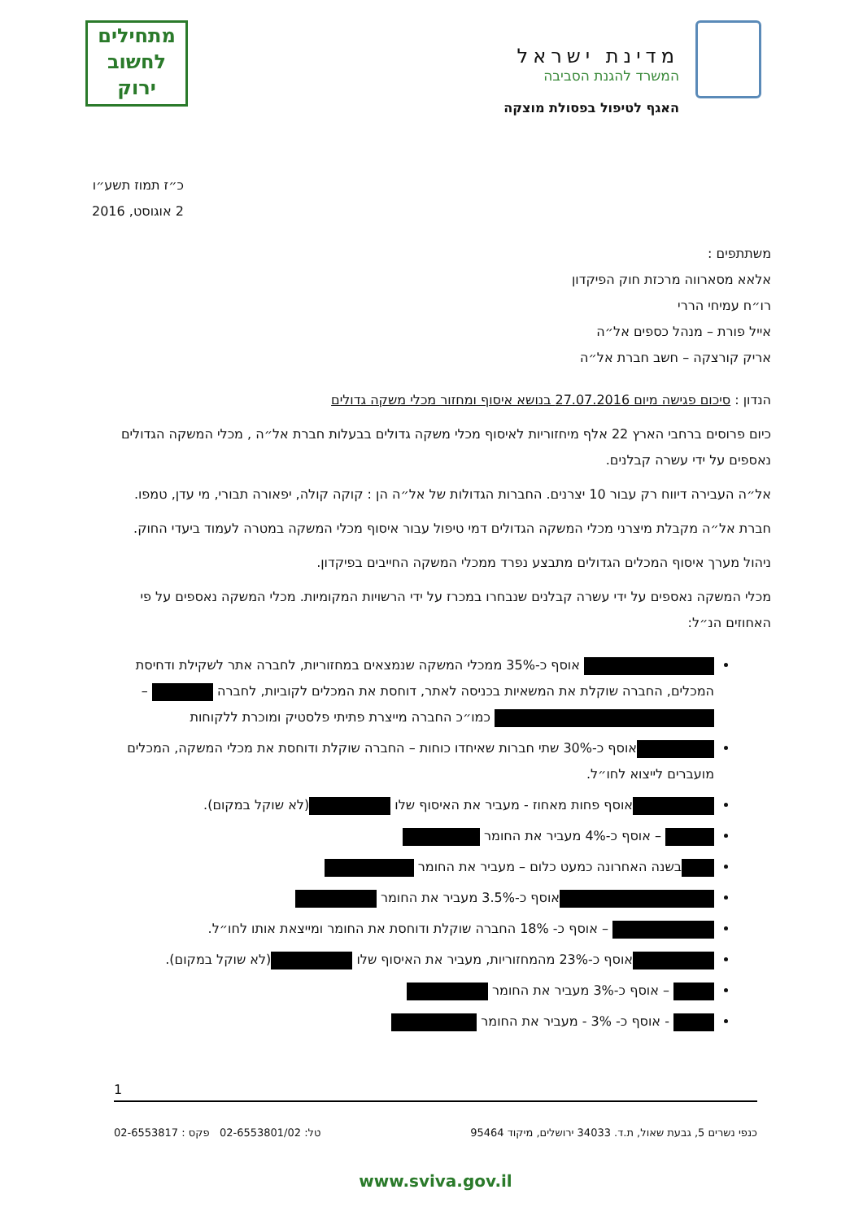מדינת ישראל
המשרד להגנת הסביבה
האגף לטיפול בפסולת מוצקה
מתחילים
לחשוב
ירוק
כ״ז תמוז תשע״ו
2 אוגוסט, 2016
משתתפים :
אלאא מסארווה מרכזת חוק הפיקדון
רו״ח עמיחי הררי
אייל פורת – מנהל כספים אל״ה
אריק קורצקה – חשב חברת אל״ה
הנדון : סיכום פגישה מיום 27.07.2016 בנושא איסוף ומחזור מכלי משקה גדולים
כיום פרוסים ברחבי הארץ 22 אלף מיחזוריות לאיסוף מכלי משקה גדולים בבעלות חברת אל״ה , מכלי המשקה הגדולים נאספים על ידי עשרה קבלנים.
אל״ה העבירה דיווח רק עבור 10 יצרנים. החברות הגדולות של אל״ה הן : קוקה קולה, יפאורה תבורי, מי עדן, טמפו.
חברת אל״ה מקבלת מיצרני מכלי המשקה הגדולים דמי טיפול עבור איסוף מכלי המשקה במטרה לעמוד ביעדי החוק.
ניהול מערך איסוף המכלים הגדולים מתבצע נפרד ממכלי המשקה החייבים בפיקדון.
מכלי המשקה נאספים על ידי עשרה קבלנים שנבחרו במכרז על ידי הרשויות המקומיות. מכלי המשקה נאספים על פי האחוזים הנ״ל:
אוסף כ-35% ממכלי המשקה שנמצאים במחזוריות, לחברה אתר לשקילת ודחיסת המכלים, החברה שוקלת את המשאיות בכניסה לאתר, דוחסת את המכלים לקוביות, לחברה – כמו״כ החברה מייצרת פתיתי פלסטיק ומוכרת ללקוחות
אוסף כ-30% שתי חברות שאיחדו כוחות – החברה שוקלת ודוחסת את מכלי המשקה, המכלים מועברים לייצוא לחו״ל.
אוסף פחות מאחוז - מעביר את האיסוף שלו (לא שוקל במקום).
– אוסף כ-4% מעביר את החומר
בשנה האחרונה כמעט כלום – מעביר את החומר
אוסף כ-3.5% מעביר את החומר
– אוסף כ- 18% החברה שוקלת ודוחסת את החומר ומייצאת אותו לחו״ל.
אוסף כ-23% מהמחזוריות, מעביר את האיסוף שלו (לא שוקל במקום).
– אוסף כ-3% מעביר את החומר
- אוסף כ- 3% - מעביר את החומר
1
כנפי נשרים 5, גבעת שאול, ת.ד. 34033 ירושלים, מיקוד 95464 טל: 02-6553801/02 פקס : 02-6553817
www.sviva.gov.il